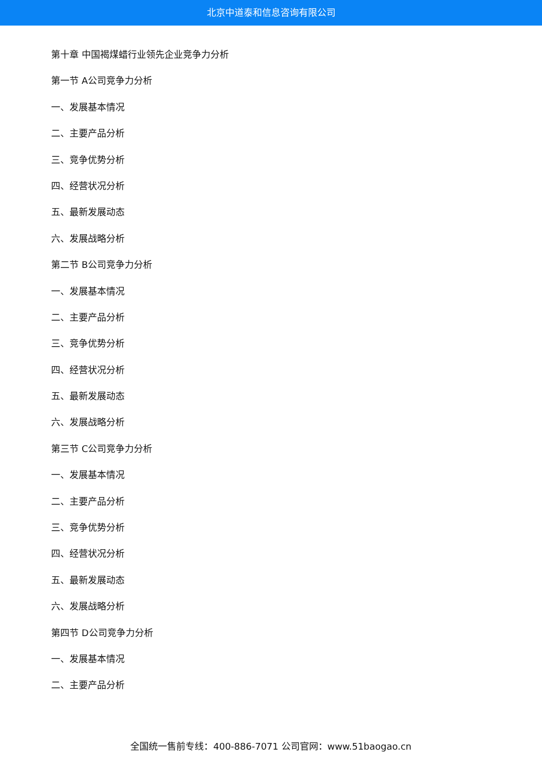北京中道泰和信息咨询有限公司
第十章 中国褐煤蜡行业领先企业竞争力分析
第一节 A公司竞争力分析
一、发展基本情况
二、主要产品分析
三、竞争优势分析
四、经营状况分析
五、最新发展动态
六、发展战略分析
第二节 B公司竞争力分析
一、发展基本情况
二、主要产品分析
三、竞争优势分析
四、经营状况分析
五、最新发展动态
六、发展战略分析
第三节 C公司竞争力分析
一、发展基本情况
二、主要产品分析
三、竞争优势分析
四、经营状况分析
五、最新发展动态
六、发展战略分析
第四节 D公司竞争力分析
一、发展基本情况
二、主要产品分析
全国统一售前专线：400-886-7071 公司官网：www.51baogao.cn